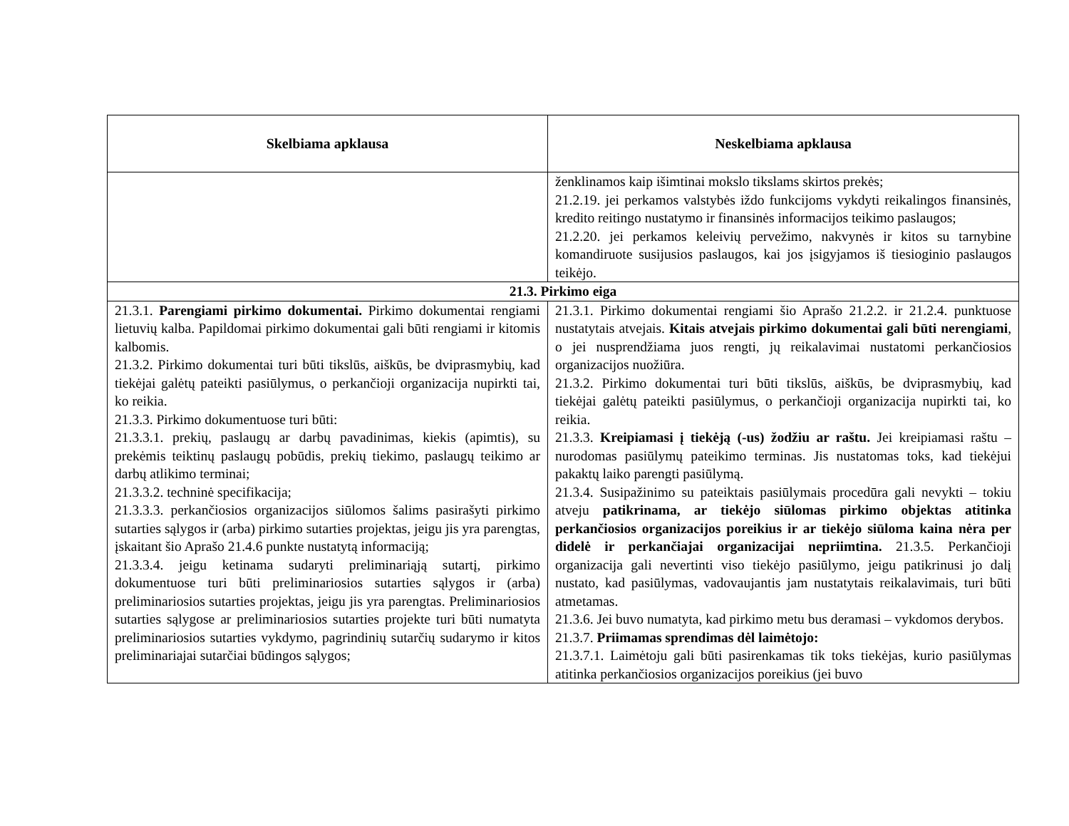| Skelbiama apklausa | Neskelbiama apklausa |
| --- | --- |
| | ženklinamos kaip išimtinai mokslo tikslams skirtos prekės; 21.2.19. jei perkamos valstybės iždo funkcijoms vykdyti reikalingos finansinės, kredito reitingo nustatymo ir finansinės informacijos teikimo paslaugos; 21.2.20. jei perkamos keleivių pervežimo, nakvynės ir kitos su tarnybine komandiruote susijusios paslaugos, kai jos įsigyjamos iš tiesioginio paslaugos teikėjo. |
| 21.3. Pirkimo eiga | |
| 21.3.1. Parengiami pirkimo dokumentai. Pirkimo dokumentai rengiami lietuvių kalba. Papildomai pirkimo dokumentai gali būti rengiami ir kitomis kalbomis. 21.3.2. Pirkimo dokumentai turi būti tikslūs, aiškūs, be dviprasmybių, kad tiekėjai galėtų pateikti pasiūlymus, o perkančioji organizacija nupirkti tai, ko reikia. 21.3.3. Pirkimo dokumentuose turi būti: 21.3.3.1. prekių, paslaugų ar darbų pavadinimas, kiekis (apimtis), su prekėmis teiktinų paslaugų pobūdis, prekių tiekimo, paslaugų teikimo ar darbų atlikimo terminai; 21.3.3.2. techninė specifikacija; 21.3.3.3. perkančiosios organizacijos siūlomos šalims pasirašyti pirkimo sutarties sąlygos ir (arba) pirkimo sutarties projektas, jeigu jis yra parengtas, įskaitant šio Aprašo 21.4.6 punkte nustatytą informaciją; 21.3.3.4. jeigu ketinama sudaryti preliminariąją sutartį, pirkimo dokumentuose turi būti preliminariosios sutarties sąlygos ir (arba) preliminariosios sutarties projektas, jeigu jis yra parengtas. Preliminariosios sutarties sąlygose ar preliminariosios sutarties projekte turi būti numatyta preliminariosios sutarties vykdymo, pagrindinių sutarčių sudarymo ir kitos preliminariajai sutarčiai būdingos sąlygos; | 21.3.1. Pirkimo dokumentai rengiami šio Aprašo 21.2.2. ir 21.2.4. punktuose nustatytais atvejais. Kitais atvejais pirkimo dokumentai gali būti nerengiami , o jei nusprendžiama juos rengti, jų reikalavimai nustatomi perkančiosios organizacijos nuožiūra. 21.3.2. Pirkimo dokumentai turi būti tikslūs, aiškūs, be dviprasmybių, kad tiekėjai galėtų pateikti pasiūlymus, o perkančioji organizacija nupirkti tai, ko reikia. 21.3.3. Kreipiamasi į tiekėją (-us) žodžiu ar raštu. Jei kreipiamasi raštu – nurodomas pasiūlymų pateikimo terminas. Jis nustatomas toks, kad tiekėjui pakaktų laiko parengti pasiūlymą. 21.3.4. Susipažinimo su pateiktais pasiūlymais procedūra gali nevykti – tokiu atveju patikrinama, ar tiekėjo siūlomas pirkimo objektas atitinka perkančiosios organizacijos poreikius ir ar tiekėjo siūloma kaina nėra per didelė ir perkančiajai organizacijai nepriimtina. 21.3.5. Perkančioji organizacija gali nevertinti viso tiekėjo pasiūlymo, jeigu patikrinusi jo dalį nustato, kad pasiūlymas, vadovaujantis jam nustatytais reikalavimais, turi būti atmetamas. 21.3.6. Jei buvo numatyta, kad pirkimo metu bus deramasi – vykdomos derybos. 21.3.7. Priimamas sprendimas dėl laimėtojo: 21.3.7.1. Laimėtoju gali būti pasirenkamas tik toks tiekėjas, kurio pasiūlymas atitinka perkančiosios organizacijos poreikius (jei buvo |